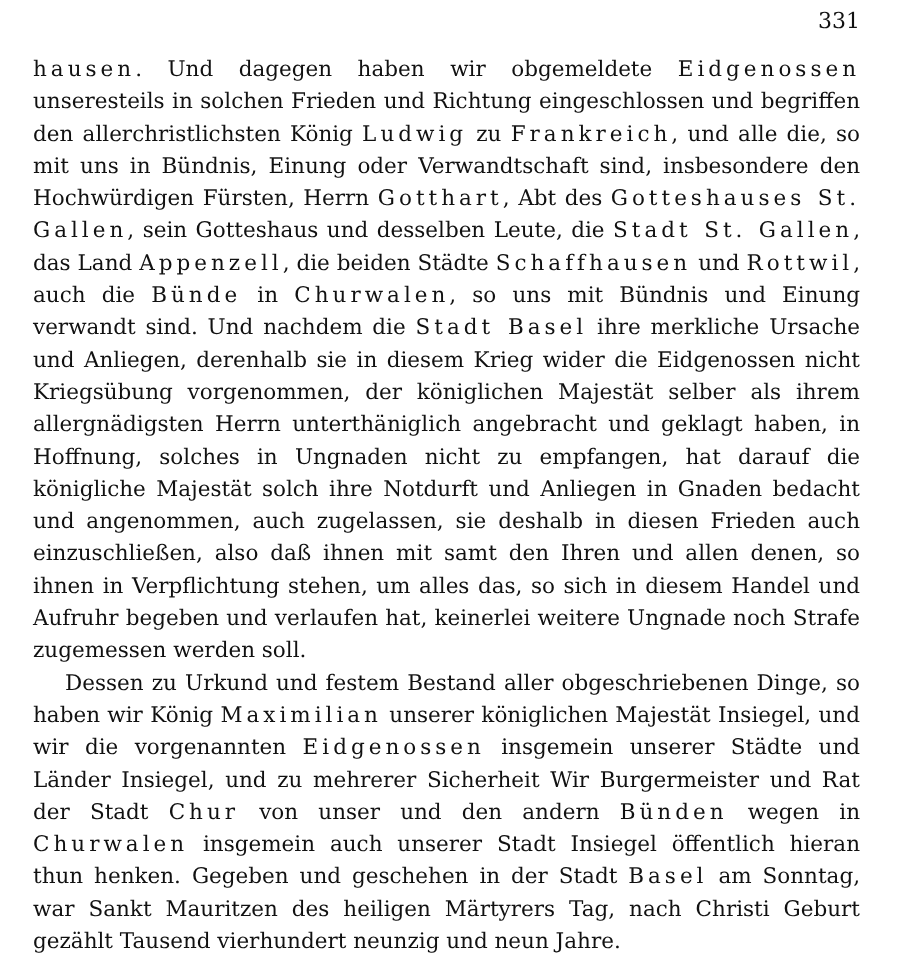331
hausen. Und dagegen haben wir obgemeldete Eidgenossen unseresteils in solchen Frieden und Richtung eingeschlossen und begriffen den allerchristlichsten König Ludwig zu Frankreich, und alle die, so mit uns in Bündnis, Einung oder Verwandtschaft sind, insbesondere den Hochwürdigen Fürsten, Herrn Gotthart, Abt des Gotteshauses St. Gallen, sein Gotteshaus und desselben Leute, die Stadt St. Gallen, das Land Appenzell, die beiden Städte Schaffhausen und Rottwil, auch die Bünde in Churwalen, so uns mit Bündnis und Einung verwandt sind. Und nachdem die Stadt Basel ihre merkliche Ursache und Anliegen, derenhalb sie in diesem Krieg wider die Eidgenossen nicht Kriegsübung vorgenommen, der königlichen Majestät selber als ihrem allergnädigsten Herrn unterthäniglich angebracht und geklagt haben, in Hoffnung, solches in Ungnaden nicht zu empfangen, hat darauf die königliche Majestät solch ihre Notdurft und Anliegen in Gnaden bedacht und angenommen, auch zugelassen, sie deshalb in diesen Frieden auch einzuschließen, also daß ihnen mit samt den Ihren und allen denen, so ihnen in Verpflichtung stehen, um alles das, so sich in diesem Handel und Aufruhr begeben und verlaufen hat, keinerlei weitere Ungnade noch Strafe zugemessen werden soll.
Dessen zu Urkund und festem Bestand aller obgeschriebenen Dinge, so haben wir König Maximilian unserer königlichen Majestät Insiegel, und wir die vorgenannten Eidgenossen insgemein unserer Städte und Länder Insiegel, und zu mehrerer Sicherheit Wir Burgermeister und Rat der Stadt Chur von unser und den andern Bünden wegen in Churwalen insgemein auch unserer Stadt Insiegel öffentlich hieran thun henken. Gegeben und geschehen in der Stadt Basel am Sonntag, war Sankt Mauritzen des heiligen Märtyrers Tag, nach Christi Geburt gezählt Tausend vierhundert neunzig und neun Jahre.